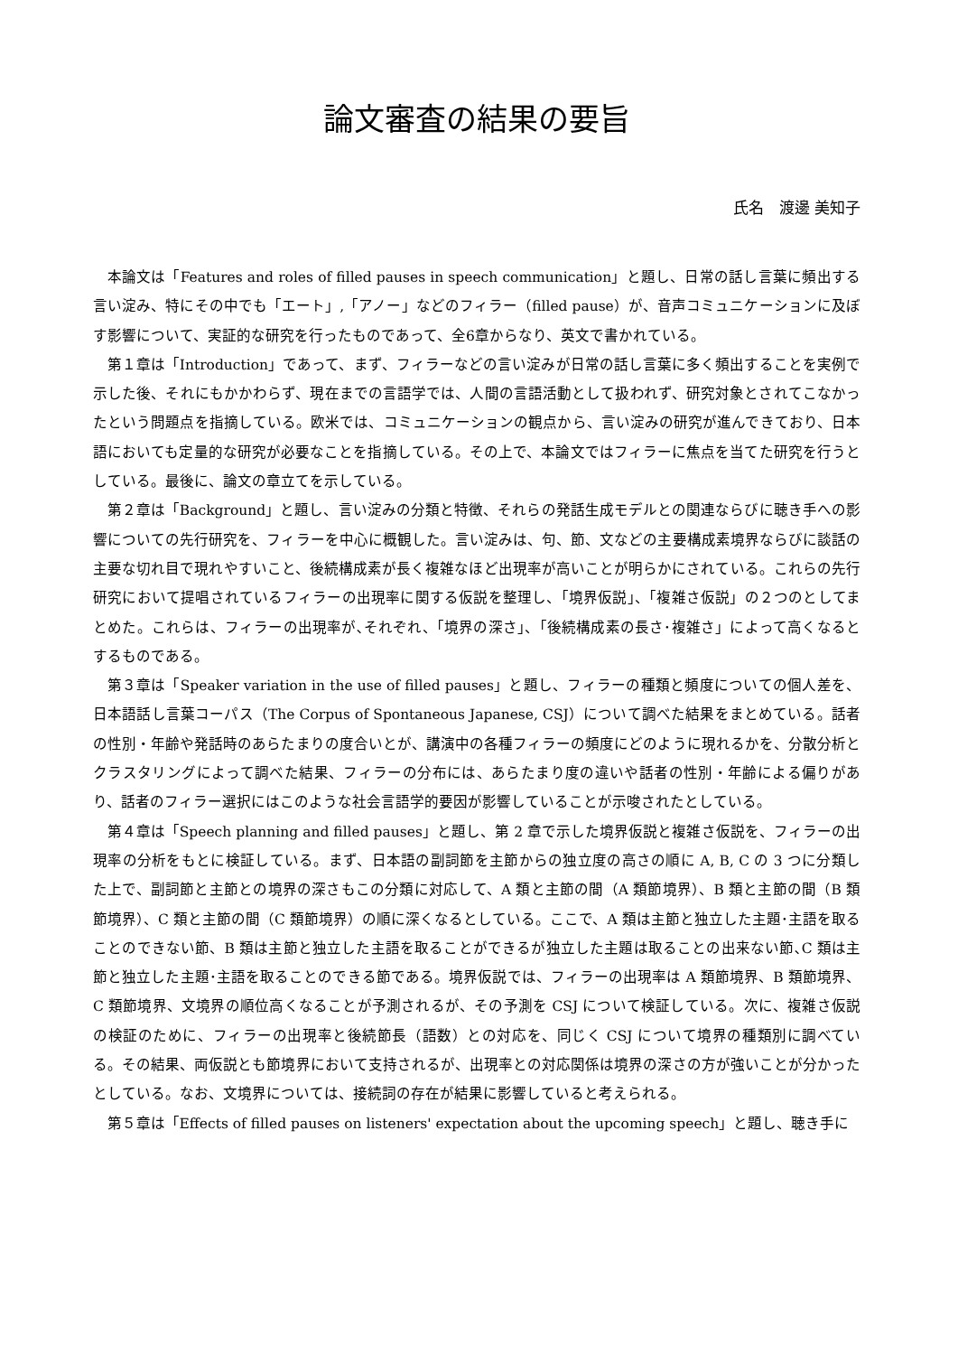論文審査の結果の要旨
氏名　渡邊 美知子
本論文は「Features and roles of filled pauses in speech communication」と題し、日常の話し言葉に頻出する言い淀み、特にその中でも「エート」,「アノー」などのフィラー（filled pause）が、音声コミュニケーションに及ぼす影響について、実証的な研究を行ったものであって、全6章からなり、英文で書かれている。
第１章は「Introduction」であって、まず、フィラーなどの言い淀みが日常の話し言葉に多く頻出することを実例で示した後、それにもかかわらず、現在までの言語学では、人間の言語活動として扱われず、研究対象とされてこなかったという問題点を指摘している。欧米では、コミュニケーションの観点から、言い淀みの研究が進んできており、日本語においても定量的な研究が必要なことを指摘している。その上で、本論文ではフィラーに焦点を当てた研究を行うとしている。最後に、論文の章立てを示している。
第２章は「Background」と題し、言い淀みの分類と特徴、それらの発話生成モデルとの関連ならびに聴き手への影響についての先行研究を、フィラーを中心に概観した。言い淀みは、句、節、文などの主要構成素境界ならびに談話の主要な切れ目で現れやすいこと、後続構成素が長く複雑なほど出現率が高いことが明らかにされている。これらの先行研究において提唱されているフィラーの出現率に関する仮説を整理し、「境界仮説」、「複雑さ仮説」の２つのとしてまとめた。これらは、フィラーの出現率が､それぞれ、「境界の深さ」、「後続構成素の長さ･複雑さ」によって高くなるとするものである。
第３章は「Speaker variation in the use of filled pauses」と題し、フィラーの種類と頻度についての個人差を、日本語話し言葉コーパス（The Corpus of Spontaneous Japanese, CSJ）について調べた結果をまとめている。話者の性別・年齢や発話時のあらたまりの度合いとが、講演中の各種フィラーの頻度にどのように現れるかを、分散分析とクラスタリングによって調べた結果、フィラーの分布には、あらたまり度の違いや話者の性別・年齢による偏りがあり、話者のフィラー選択にはこのような社会言語学的要因が影響していることが示唆されたとしている。
第４章は「Speech planning and filled pauses」と題し、第 2 章で示した境界仮説と複雑さ仮説を、フィラーの出現率の分析をもとに検証している。まず、日本語の副詞節を主節からの独立度の高さの順に A, B, C の 3 つに分類した上で、副詞節と主節との境界の深さもこの分類に対応して、A 類と主節の間（A 類節境界）、B 類と主節の間（B 類節境界）、C 類と主節の間（C 類節境界）の順に深くなるとしている。ここで、A 類は主節と独立した主題･主語を取ることのできない節、B 類は主節と独立した主語を取ることができるが独立した主題は取ることの出来ない節､C 類は主節と独立した主題･主語を取ることのできる節である。境界仮説では、フィラーの出現率は A 類節境界、B 類節境界、C 類節境界、文境界の順位高くなることが予測されるが、その予測を CSJ について検証している。次に、複雑さ仮説の検証のために、フィラーの出現率と後続節長（語数）との対応を、同じく CSJ について境界の種類別に調べている。その結果、両仮説とも節境界において支持されるが、出現率との対応関係は境界の深さの方が強いことが分かったとしている。なお、文境界については、接続詞の存在が結果に影響していると考えられる。
第５章は「Effects of filled pauses on listeners' expectation about the upcoming speech」と題し、聴き手に